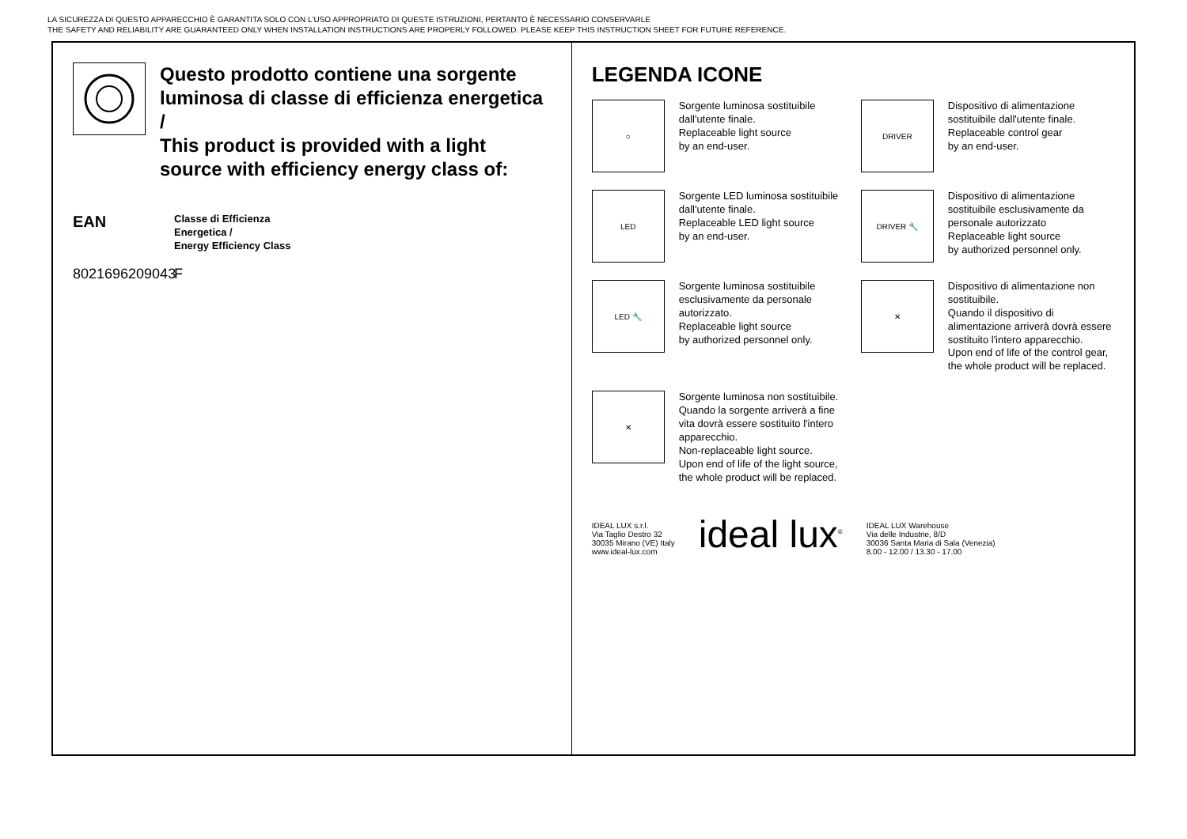LA SICUREZZA DI QUESTO APPARECCHIO È GARANTITA SOLO CON L'USO APPROPRIATO DI QUESTE ISTRUZIONI, PERTANTO È NECESSARIO CONSERVARLE
THE SAFETY AND RELIABILITY ARE GUARANTEED ONLY WHEN INSTALLATION INSTRUCTIONS ARE PROPERLY FOLLOWED. PLEASE KEEP THIS INSTRUCTION SHEET FOR FUTURE REFERENCE.
Questo prodotto contiene una sorgente luminosa di classe di efficienza energetica /
This product is provided with a light source with efficiency energy class of:
EAN
Classe di Efficienza
Energetica /
Energy Efficiency Class
8021696209043
F
LEGENDA ICONE
○
Sorgente luminosa sostituibile dall'utente finale.
Replaceable light source
by an end-user.
DRIVER
Dispositivo di alimentazione sostituibile dall'utente finale.
Replaceable control gear
by an end-user.
LED
Sorgente LED luminosa sostituibile dall'utente finale.
Replaceable LED light source
by an end-user.
DRIVER 🔧
Dispositivo di alimentazione sostituibile esclusivamente da personale autorizzato
Replaceable light source
by authorized personnel only.
LED 🔧
Sorgente luminosa sostituibile esclusivamente da personale autorizzato.
Replaceable light source
by authorized personnel only.
✕
Dispositivo di alimentazione non sostituibile.
Quando il dispositivo di alimentazione arriverà dovrà essere sostituito l'intero apparecchio.
Upon end of life of the control gear,
the whole product will be replaced.
✕
Sorgente luminosa non sostituibile.
Quando la sorgente arriverà a fine vita dovrà essere sostituito l'intero apparecchio.
Non-replaceable light source.
Upon end of life of the light source,
the whole product will be replaced.
IDEAL LUX s.r.l.
Via Taglio Destro 32
30035 Mirano (VE) Italy
www.ideal-lux.com
ideal lux<sup>®</sup>
IDEAL LUX Warehouse
Via delle Industrie, 8/D
30036 Santa Maria di Sala (Venezia)
8.00 - 12.00 / 13.30 - 17.00